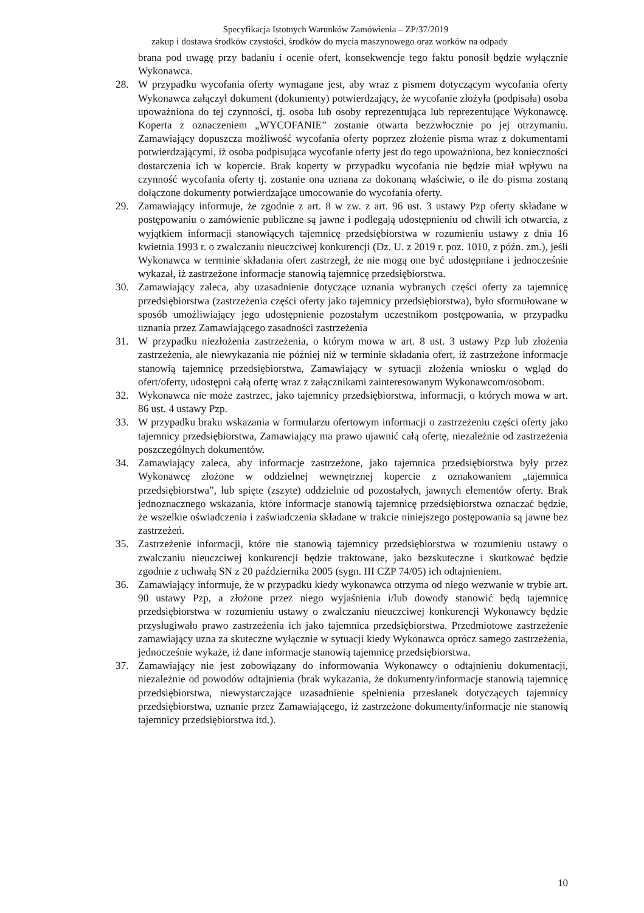Specyfikacja Istotnych Warunków Zamówienia – ZP/37/2019
zakup i dostawa środków czystości, środków do mycia maszynowego oraz worków na odpady
brana pod uwagę przy badaniu i ocenie ofert, konsekwencje tego faktu ponosił będzie wyłącznie Wykonawca.
28. W przypadku wycofania oferty wymagane jest, aby wraz z pismem dotyczącym wycofania oferty Wykonawca załączył dokument (dokumenty) potwierdzający, że wycofanie złożyła (podpisała) osoba upoważniona do tej czynności, tj. osoba lub osoby reprezentująca lub reprezentujące Wykonawcę. Koperta z oznaczeniem „WYCOFANIE” zostanie otwarta bezzwłocznie po jej otrzymaniu. Zamawiający dopuszcza możliwość wycofania oferty poprzez złożenie pisma wraz z dokumentami potwierdzającymi, iż osoba podpisująca wycofanie oferty jest do tego upoważniona, bez konieczności dostarczenia ich w kopercie. Brak koperty w przypadku wycofania nie będzie miał wpływu na czynność wycofania oferty tj. zostanie ona uznana za dokonaną właściwie, o ile do pisma zostaną dołączone dokumenty potwierdzające umocowanie do wycofania oferty.
29. Zamawiający informuje, że zgodnie z art. 8 w zw. z art. 96 ust. 3 ustawy Pzp oferty składane w postępowaniu o zamówienie publiczne są jawne i podlegają udostępnieniu od chwili ich otwarcia, z wyjątkiem informacji stanowiących tajemnicę przedsiębiorstwa w rozumieniu ustawy z dnia 16 kwietnia 1993 r. o zwalczaniu nieuczciwej konkurencji (Dz. U. z 2019 r. poz. 1010, z późn. zm.), jeśli Wykonawca w terminie składania ofert zastrzegł, że nie mogą one być udostępniane i jednocześnie wykazał, iż zastrzeżone informacje stanowią tajemnicę przedsiębiorstwa.
30. Zamawiający zaleca, aby uzasadnienie dotyczące uznania wybranych części oferty za tajemnicę przedsiębiorstwa (zastrzeżenia części oferty jako tajemnicy przedsiębiorstwa), było sformułowane w sposób umożliwiający jego udostępnienie pozostałym uczestnikom postępowania, w przypadku uznania przez Zamawiającego zasadności zastrzeżenia
31. W przypadku niezłożenia zastrzeżenia, o którym mowa w art. 8 ust. 3 ustawy Pzp lub złożenia zastrzeżenia, ale niewykazania nie później niż w terminie składania ofert, iż zastrzeżone informacje stanowią tajemnicę przedsiębiorstwa, Zamawiający w sytuacji złożenia wniosku o wgląd do ofert/oferty, udostępni całą ofertę wraz z załącznikami zainteresowanym Wykonawcom/osobom.
32. Wykonawca nie może zastrzec, jako tajemnicy przedsiębiorstwa, informacji, o których mowa w art. 86 ust. 4 ustawy Pzp.
33. W przypadku braku wskazania w formularzu ofertowym informacji o zastrzeżeniu części oferty jako tajemnicy przedsiębiorstwa, Zamawiający ma prawo ujawnić całą ofertę, niezależnie od zastrzeżenia poszczególnych dokumentów.
34. Zamawiający zaleca, aby informacje zastrzeżone, jako tajemnica przedsiębiorstwa były przez Wykonawcę złożone w oddzielnej wewnętrznej kopercie z oznakowaniem „tajemnica przedsiębiorstwa”, lub spięte (zszyte) oddzielnie od pozostałych, jawnych elementów oferty. Brak jednoznacznego wskazania, które informacje stanowią tajemnicę przedsiębiorstwa oznaczać będzie, że wszelkie oświadczenia i zaświadczenia składane w trakcie niniejszego postępowania są jawne bez zastrzeżeń.
35. Zastrzeżenie informacji, które nie stanowią tajemnicy przedsiębiorstwa w rozumieniu ustawy o zwalczaniu nieuczciwej konkurencji będzie traktowane, jako bezskuteczne i skutkować będzie zgodnie z uchwałą SN z 20 października 2005 (sygn. III CZP 74/05) ich odtajnieniem.
36. Zamawiający informuje, że w przypadku kiedy wykonawca otrzyma od niego wezwanie w trybie art. 90 ustawy Pzp, a złożone przez niego wyjaśnienia i/lub dowody stanowić będą tajemnicę przedsiębiorstwa w rozumieniu ustawy o zwalczaniu nieuczciwej konkurencji Wykonawcy będzie przysługiwało prawo zastrzeżenia ich jako tajemnica przedsiębiorstwa. Przedmiotowe zastrzeżenie zamawiający uzna za skuteczne wyłącznie w sytuacji kiedy Wykonawca oprócz samego zastrzeżenia, jednocześnie wykaże, iż dane informacje stanowią tajemnicę przedsiębiorstwa.
37. Zamawiający nie jest zobowiązany do informowania Wykonawcy o odtajnieniu dokumentacji, niezależnie od powodów odtajnienia (brak wykazania, że dokumenty/informacje stanowią tajemnicę przedsiębiorstwa, niewystarczające uzasadnienie spełnienia przesłanek dotyczących tajemnicy przedsiębiorstwa, uznanie przez Zamawiającego, iż zastrzeżone dokumenty/informacje nie stanowią tajemnicy przedsiębiorstwa itd.).
10